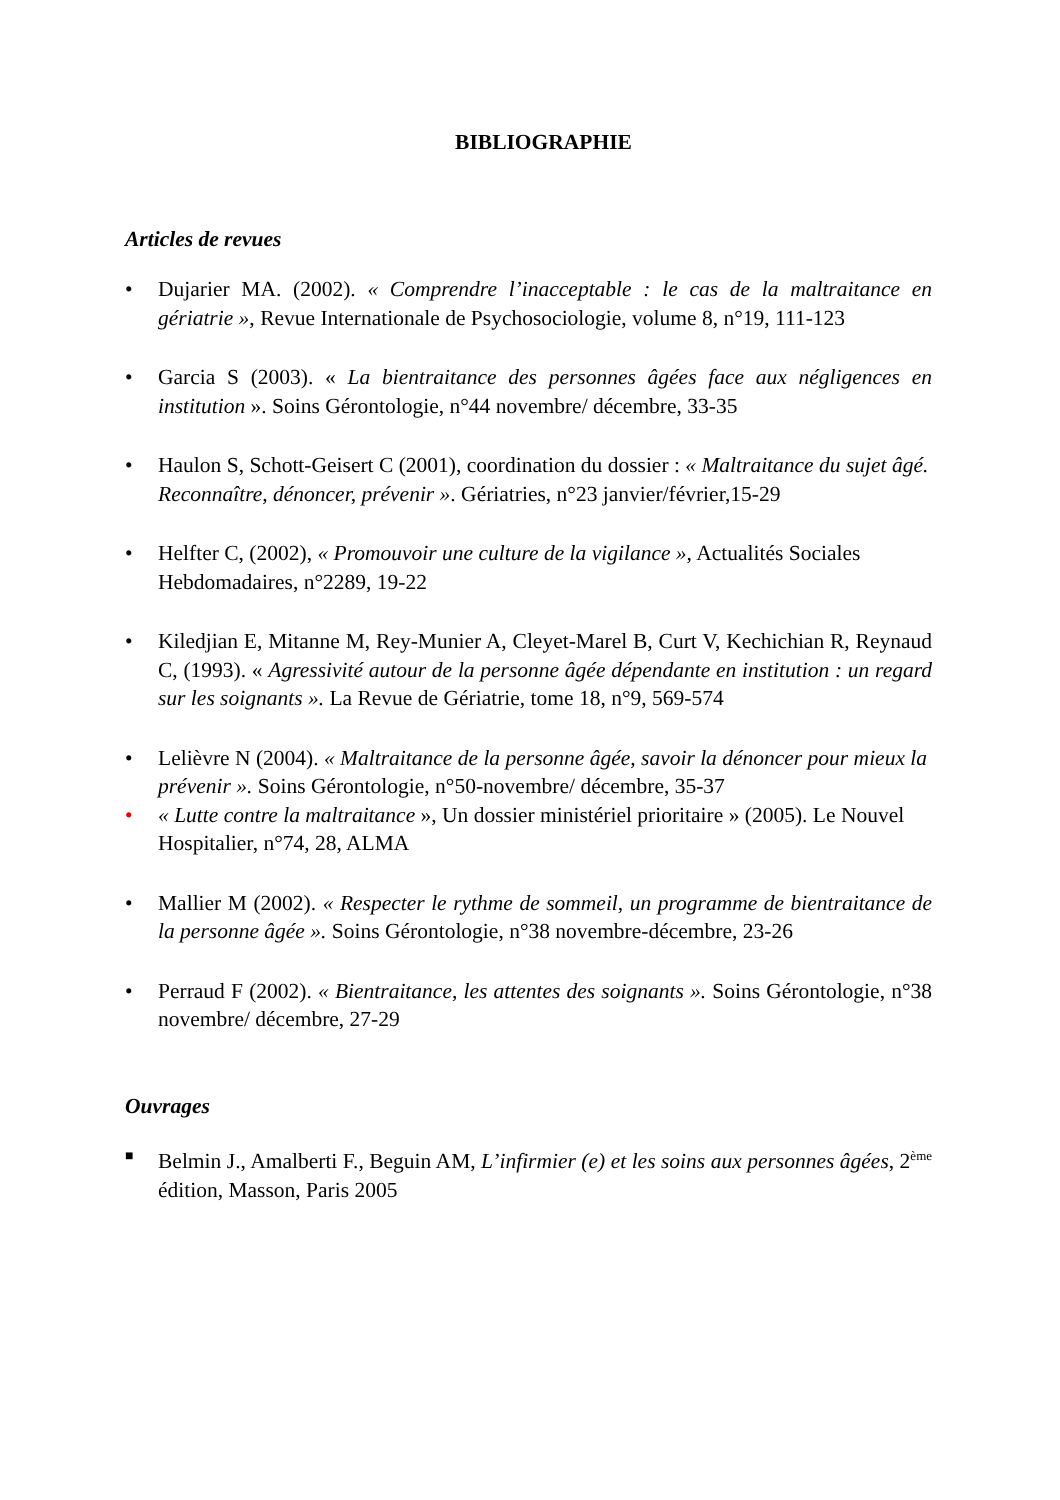BIBLIOGRAPHIE
Articles de revues
• Dujarier MA. (2002). « Comprendre l’inacceptable : le cas de la maltraitance en gériatrie », Revue Internationale de Psychosociologie, volume 8, n°19, 111-123
• Garcia S (2003). « La bientraitance des personnes âgées face aux négligences en institution ». Soins Gérontologie, n°44 novembre/ décembre, 33-35
• Haulon S, Schott-Geisert C (2001), coordination du dossier : « Maltraitance du sujet âgé. Reconnaître, dénoncer, prévenir ». Gériatries, n°23 janvier/février,15-29
• Helfter C, (2002), « Promouvoir une culture de la vigilance », Actualités Sociales Hebdomadaires, n°2289, 19-22
• Kiledjian E, Mitanne M, Rey-Munier A, Cleyet-Marel B, Curt V, Kechichian R, Reynaud C, (1993). « Agressivité autour de la personne âgée dépendante en institution : un regard sur les soignants ». La Revue de Gériatrie, tome 18, n°9, 569-574
• Lelièvre N (2004). « Maltraitance de la personne âgée, savoir la dénoncer pour mieux la prévenir ». Soins Gérontologie, n°50-novembre/ décembre, 35-37
• « Lutte contre la maltraitance », Un dossier ministériel prioritaire » (2005). Le Nouvel Hospitalier, n°74, 28, ALMA
• Mallier M (2002). « Respecter le rythme de sommeil, un programme de bientraitance de la personne âgée ». Soins Gérontologie, n°38 novembre-décembre, 23-26
• Perraud F (2002). « Bientraitance, les attentes des soignants ». Soins Gérontologie, n°38 novembre/ décembre, 27-29
Ouvrages
■
Belmin J., Amalberti F., Beguin AM, L’infirmier (e) et les soins aux personnes âgées, 2<sup>ème</sup> édition, Masson, Paris 2005